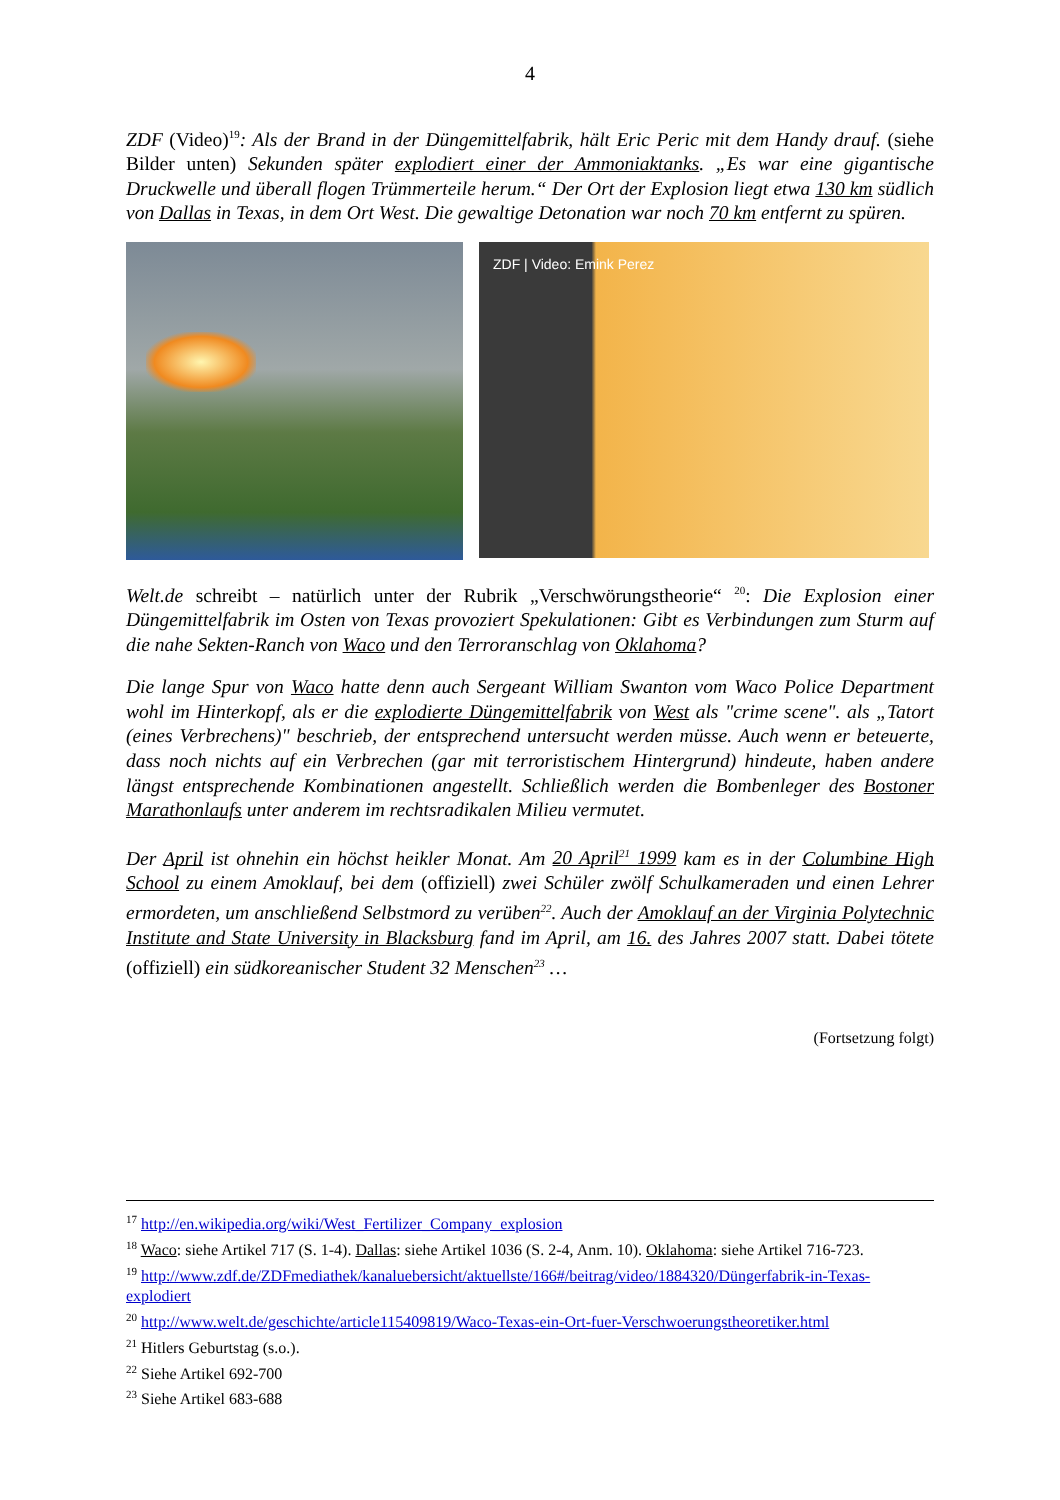4
ZDF (Video)<sup>19</sup>: Als der Brand in der Düngemittelfabrik, hält Eric Peric mit dem Handy drauf. (siehe Bilder unten) Sekunden später explodiert einer der Ammoniaktanks. „Es war eine gigantische Druckwelle und überall flogen Trümmerteile herum.“ Der Ort der Explosion liegt etwa 130 km südlich von Dallas in Texas, in dem Ort West. Die gewaltige Detonation war noch 70 km entfernt zu spüren.
ZDF | Video: Emink Perez
Welt.de schreibt – natürlich unter der Rubrik „Verschwörungstheorie“ <sup>20</sup>: Die Explosion einer Düngemittelfabrik im Osten von Texas provoziert Spekulationen: Gibt es Verbindungen zum Sturm auf die nahe Sekten-Ranch von Waco und den Terroranschlag von Oklahoma?
Die lange Spur von Waco hatte denn auch Sergeant William Swanton vom Waco Police Department wohl im Hinterkopf, als er die explodierte Düngemittelfabrik von West als "crime scene". als „Tatort (eines Verbrechens)" beschrieb, der entsprechend untersucht werden müsse. Auch wenn er beteuerte, dass noch nichts auf ein Verbrechen (gar mit terroristischem Hintergrund) hindeute, haben andere längst entsprechende Kombinationen angestellt. Schließlich werden die Bombenleger des Bostoner Marathonlaufs unter anderem im rechtsradikalen Milieu vermutet.
Der April ist ohnehin ein höchst heikler Monat. Am 20 April<sup>21</sup> 1999 kam es in der Columbine High School zu einem Amoklauf, bei dem (offiziell) zwei Schüler zwölf Schulkameraden und einen Lehrer ermordeten, um anschließend Selbstmord zu verüben<sup>22</sup>. Auch der Amoklauf an der Virginia Polytechnic Institute and State University in Blacksburg fand im April, am 16. des Jahres 2007 statt. Dabei tötete (offiziell) ein südkoreanischer Student 32 Menschen<sup>23</sup> …
(Fortsetzung folgt)
<sup>17</sup> http://en.wikipedia.org/wiki/West_Fertilizer_Company_explosion
<sup>18</sup> Waco: siehe Artikel 717 (S. 1-4). Dallas: siehe Artikel 1036 (S. 2-4, Anm. 10). Oklahoma: siehe Artikel 716-723.
<sup>19</sup> http://www.zdf.de/ZDFmediathek/kanaluebersicht/aktuellste/166#/beitrag/video/1884320/Düngerfabrik-in-Texas-explodiert
<sup>20</sup> http://www.welt.de/geschichte/article115409819/Waco-Texas-ein-Ort-fuer-Verschwoerungstheoretiker.html
<sup>21</sup> Hitlers Geburtstag (s.o.).
<sup>22</sup> Siehe Artikel 692-700
<sup>23</sup> Siehe Artikel 683-688